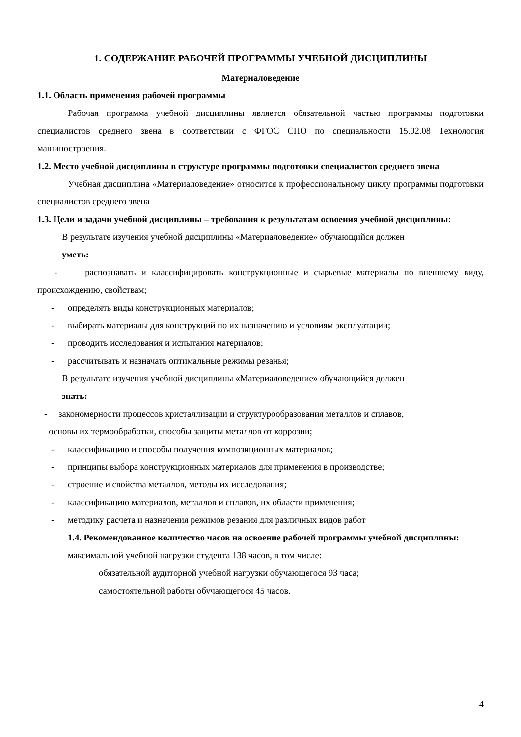1. СОДЕРЖАНИЕ РАБОЧЕЙ ПРОГРАММЫ УЧЕБНОЙ ДИСЦИПЛИНЫ
Материаловедение
1.1. Область применения рабочей программы
Рабочая программа учебной дисциплины является обязательной частью программы подготовки специалистов среднего звена в соответствии с ФГОС СПО по специальности 15.02.08 Технология машиностроения.
1.2. Место учебной дисциплины в структуре программы подготовки специалистов среднего звена
Учебная дисциплина «Материаловедение» относится к профессиональному циклу программы подготовки специалистов среднего звена
1.3. Цели и задачи учебной дисциплины – требования к результатам освоения учебной дисциплины:
В результате изучения учебной дисциплины «Материаловедение» обучающийся должен
уметь:
- распознавать и классифицировать конструкционные и сырьевые материалы по внешнему виду, происхождению, свойствам;
- определять виды конструкционных материалов;
- выбирать материалы для конструкций по их назначению и условиям эксплуатации;
- проводить исследования и испытания материалов;
- рассчитывать и назначать оптимальные режимы резанья;
В результате изучения учебной дисциплины «Материаловедение» обучающийся должен
знать:
- закономерности процессов кристаллизации и структурообразования металлов и сплавов,
основы их термообработки, способы защиты металлов от коррозии;
- классификацию и способы получения композиционных материалов;
- принципы выбора конструкционных материалов для применения в производстве;
- строение и свойства металлов, методы их исследования;
- классификацию материалов, металлов и сплавов, их области применения;
- методику расчета и назначения режимов резания для различных видов работ
1.4. Рекомендованное количество часов на освоение рабочей программы учебной дисциплины:
максимальной учебной нагрузки студента 138 часов, в том числе:
обязательной аудиторной учебной нагрузки обучающегося 93 часа;
самостоятельной работы обучающегося 45 часов.
4